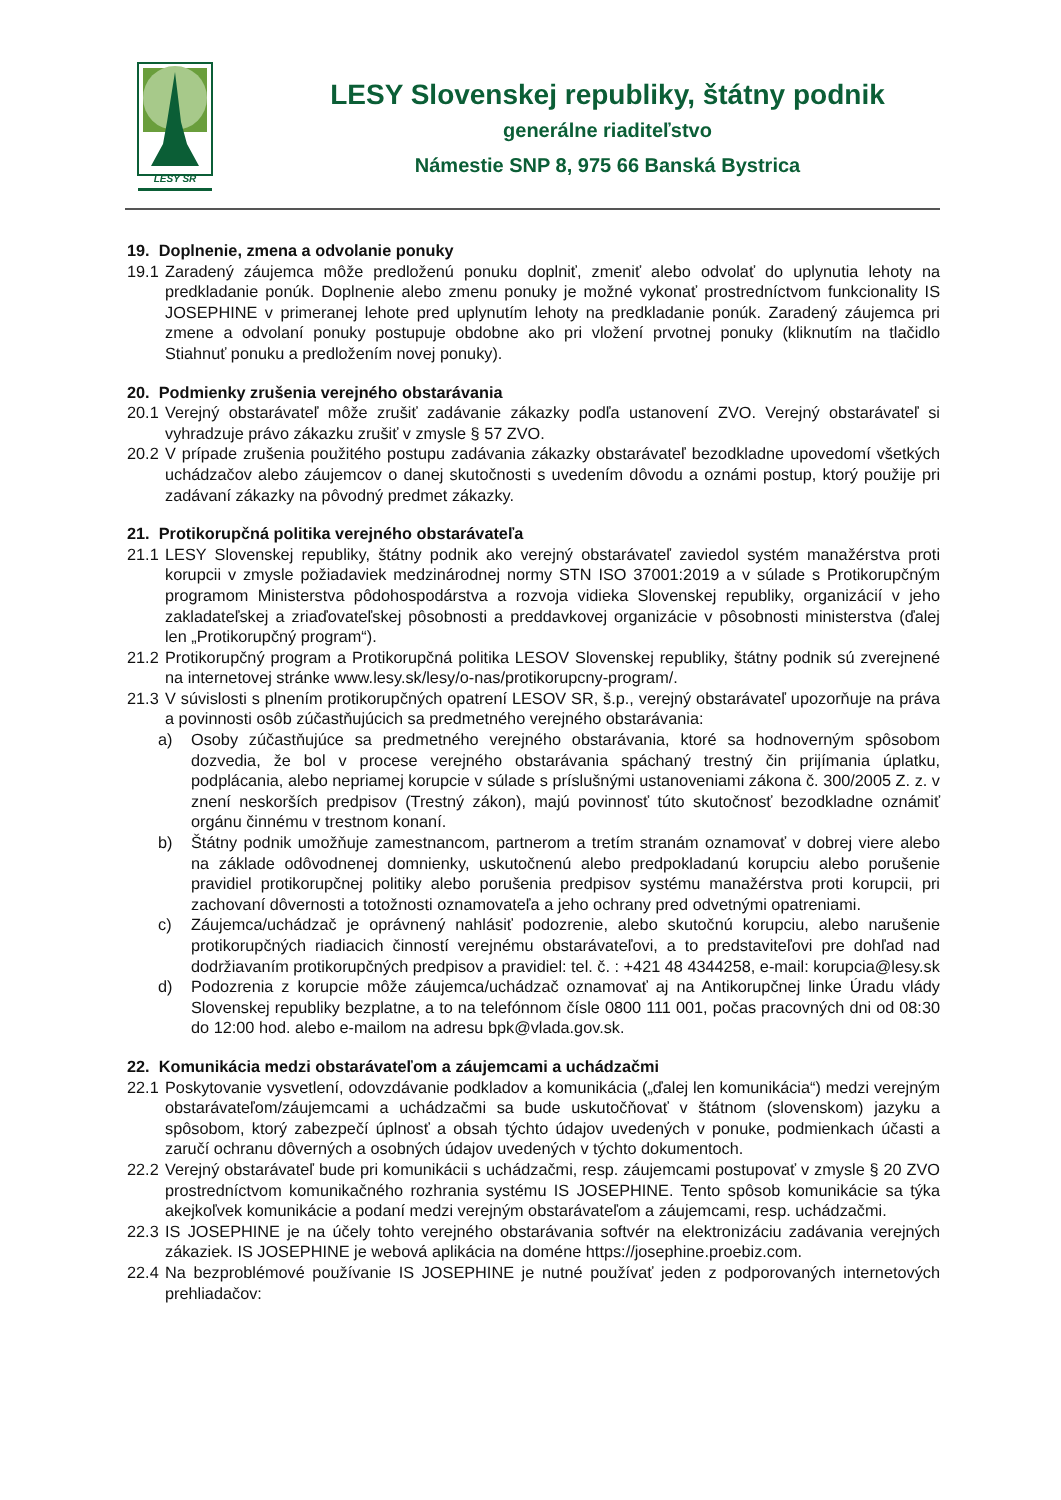LESY SR
LESY Slovenskej republiky, štátny podnik
generálne riaditeľstvo
Námestie SNP 8, 975 66 Banská Bystrica
19. Doplnenie, zmena a odvolanie ponuky
19.1 Zaradený záujemca môže predloženú ponuku doplniť, zmeniť alebo odvolať do uplynutia lehoty na predkladanie ponúk. Doplnenie alebo zmenu ponuky je možné vykonať prostredníctvom funkcionality IS JOSEPHINE v primeranej lehote pred uplynutím lehoty na predkladanie ponúk. Zaradený záujemca pri zmene a odvolaní ponuky postupuje obdobne ako pri vložení prvotnej ponuky (kliknutím na tlačidlo Stiahnuť ponuku a predložením novej ponuky).
20. Podmienky zrušenia verejného obstarávania
20.1 Verejný obstarávateľ môže zrušiť zadávanie zákazky podľa ustanovení ZVO. Verejný obstarávateľ si vyhradzuje právo zákazku zrušiť v zmysle § 57 ZVO.
20.2 V prípade zrušenia použitého postupu zadávania zákazky obstarávateľ bezodkladne upovedomí všetkých uchádzačov alebo záujemcov o danej skutočnosti s uvedením dôvodu a oznámi postup, ktorý použije pri zadávaní zákazky na pôvodný predmet zákazky.
21. Protikorupčná politika verejného obstarávateľa
21.1 LESY Slovenskej republiky, štátny podnik ako verejný obstarávateľ zaviedol systém manažérstva proti korupcii v zmysle požiadaviek medzinárodnej normy STN ISO 37001:2019 a v súlade s Protikorupčným programom Ministerstva pôdohospodárstva a rozvoja vidieka Slovenskej republiky, organizácií v jeho zakladateľskej a zriaďovateľskej pôsobnosti a preddavkovej organizácie v pôsobnosti ministerstva (ďalej len „Protikorupčný program“).
21.2 Protikorupčný program a Protikorupčná politika LESOV Slovenskej republiky, štátny podnik sú zverejnené na internetovej stránke www.lesy.sk/lesy/o-nas/protikorupcny-program/.
21.3 V súvislosti s plnením protikorupčných opatrení LESOV SR, š.p., verejný obstarávateľ upozorňuje na práva a povinnosti osôb zúčastňujúcich sa predmetného verejného obstarávania:
a) Osoby zúčastňujúce sa predmetného verejného obstarávania, ktoré sa hodnoverným spôsobom dozvedia, že bol v procese verejného obstarávania spáchaný trestný čin prijímania úplatku, podplácania, alebo nepriamej korupcie v súlade s príslušnými ustanoveniami zákona č. 300/2005 Z. z. v znení neskorších predpisov (Trestný zákon), majú povinnosť túto skutočnosť bezodkladne oznámiť orgánu činnému v trestnom konaní.
b) Štátny podnik umožňuje zamestnancom, partnerom a tretím stranám oznamovať v dobrej viere alebo na základe odôvodnenej domnienky, uskutočnenú alebo predpokladanú korupciu alebo porušenie pravidiel protikorupčnej politiky alebo porušenia predpisov systému manažérstva proti korupcii, pri zachovaní dôvernosti a totožnosti oznamovateľa a jeho ochrany pred odvetnými opatreniami.
c) Záujemca/uchádzač je oprávnený nahlásiť podozrenie, alebo skutočnú korupciu, alebo narušenie protikorupčných riadiacich činností verejnému obstarávateľovi, a to predstaviteľovi pre dohľad nad dodržiavaním protikorupčných predpisov a pravidiel: tel. č. : +421 48 4344258, e-mail: korupcia@lesy.sk
d) Podozrenia z korupcie môže záujemca/uchádzač oznamovať aj na Antikorupčnej linke Úradu vlády Slovenskej republiky bezplatne, a to na telefónnom čísle 0800 111 001, počas pracovných dni od 08:30 do 12:00 hod. alebo e-mailom na adresu bpk@vlada.gov.sk.
22. Komunikácia medzi obstarávateľom a záujemcami a uchádzačmi
22.1 Poskytovanie vysvetlení, odovzdávanie podkladov a komunikácia („ďalej len komunikácia“) medzi verejným obstarávateľom/záujemcami a uchádzačmi sa bude uskutočňovať v štátnom (slovenskom) jazyku a spôsobom, ktorý zabezpečí úplnosť a obsah týchto údajov uvedených v ponuke, podmienkach účasti a zaručí ochranu dôverných a osobných údajov uvedených v týchto dokumentoch.
22.2 Verejný obstarávateľ bude pri komunikácii s uchádzačmi, resp. záujemcami postupovať v zmysle § 20 ZVO prostredníctvom komunikačného rozhrania systému IS JOSEPHINE. Tento spôsob komunikácie sa týka akejkoľvek komunikácie a podaní medzi verejným obstarávateľom a záujemcami, resp. uchádzačmi.
22.3 IS JOSEPHINE je na účely tohto verejného obstarávania softvér na elektronizáciu zadávania verejných zákaziek. IS JOSEPHINE je webová aplikácia na doméne https://josephine.proebiz.com.
22.4 Na bezproblémové používanie IS JOSEPHINE je nutné používať jeden z podporovaných internetových prehliadačov: